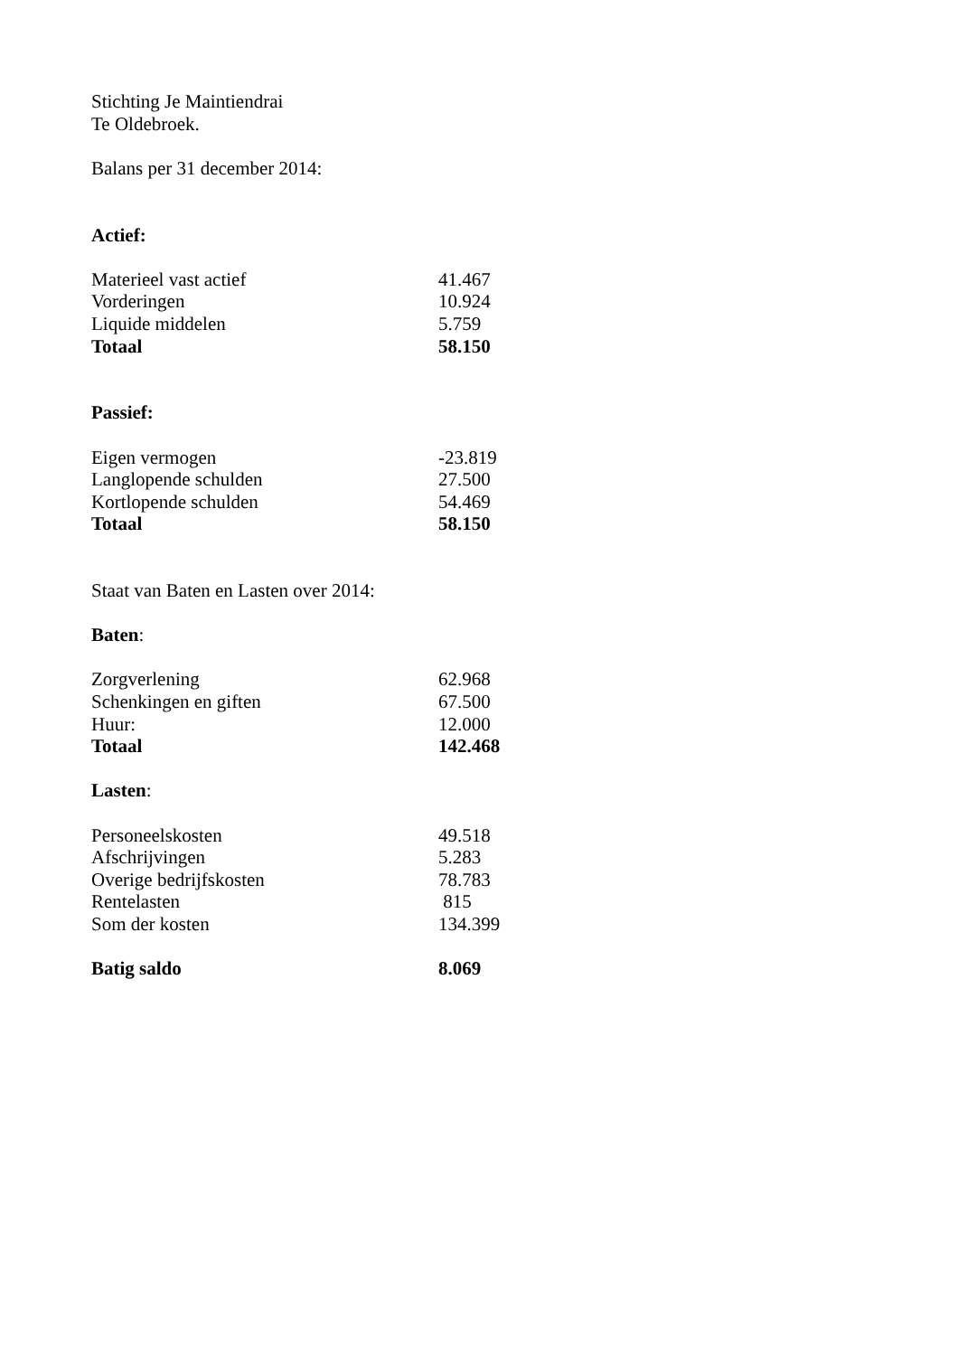Stichting Je Maintiendrai
Te Oldebroek.
Balans per 31 december 2014:
Actief:
| Materieel vast actief | 41.467 |
| Vorderingen | 10.924 |
| Liquide middelen | 5.759 |
| Totaal | 58.150 |
Passief:
| Eigen vermogen | -23.819 |
| Langlopende schulden | 27.500 |
| Kortlopende schulden | 54.469 |
| Totaal | 58.150 |
Staat van Baten en Lasten over 2014:
Baten:
| Zorgverlening | 62.968 |
| Schenkingen en giften | 67.500 |
| Huur: | 12.000 |
| Totaal | 142.468 |
Lasten:
| Personeelskosten | 49.518 |
| Afschrijvingen | 5.283 |
| Overige bedrijfskosten | 78.783 |
| Rentelasten | 815 |
| Som der kosten | 134.399 |
| Batig saldo | 8.069 |